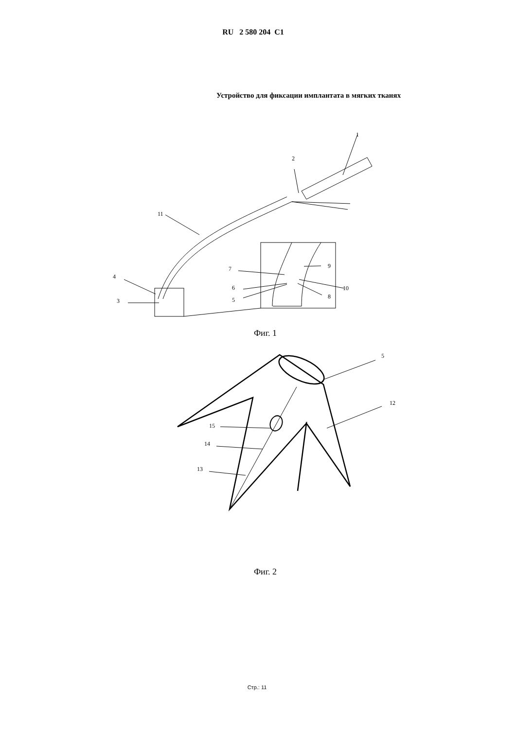RU 2 580 204 C1
Устройство для фиксации имплантата в мягких тканях
1
2
11
4
3
7
6
5
9
10
8
Фиг. 1
5
12
15
14
13
Фиг. 2
Стр.: 11